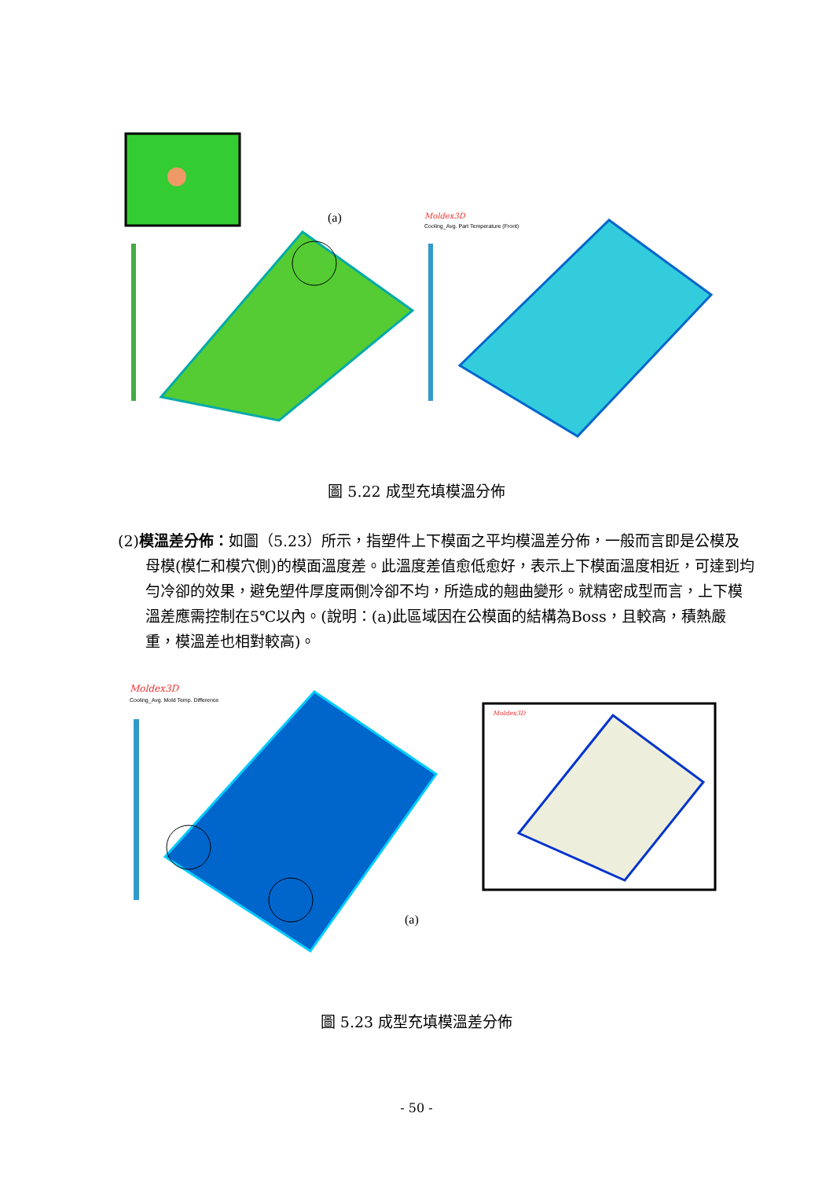(a)
Moldex3D
Cooling_Avg. Part Temperature (Front)
圖 5.22 成型充填模溫分佈
(2)模溫差分佈：如圖（5.23）所示，指塑件上下模面之平均模溫差分佈，一般而言即是公模及母模(模仁和模穴側)的模面溫度差。此溫度差值愈低愈好，表示上下模面溫度相近，可達到均勻冷卻的效果，避免塑件厚度兩側冷卻不均，所造成的翹曲變形。就精密成型而言，上下模溫差應需控制在5℃以內。(說明：(a)此區域因在公模面的結構為Boss，且較高，積熱嚴重，模溫差也相對較高)。
Moldex3D
Cooling_Avg. Mold Temp. Difference
(a)
Moldex3D
圖 5.23 成型充填模溫差分佈
- 50 -